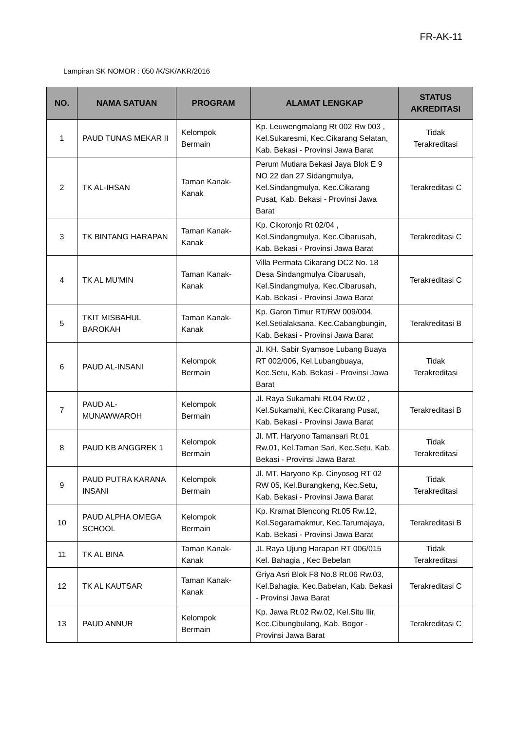FR-AK-11
Lampiran SK NOMOR : 050 /K/SK/AKR/2016
| NO. | NAMA SATUAN | PROGRAM | ALAMAT LENGKAP | STATUS AKREDITASI |
| --- | --- | --- | --- | --- |
| 1 | PAUD TUNAS MEKAR II | Kelompok Bermain | Kp. Leuwengmalang Rt 002 Rw 003 , Kel.Sukaresmi, Kec.Cikarang Selatan, Kab. Bekasi - Provinsi Jawa Barat | Tidak Terakreditasi |
| 2 | TK AL-IHSAN | Taman Kanak-Kanak | Perum Mutiara Bekasi Jaya Blok E 9 NO 22 dan 27 Sidangmulya, Kel.Sindangmulya, Kec.Cikarang Pusat, Kab. Bekasi - Provinsi Jawa Barat | Terakreditasi C |
| 3 | TK BINTANG HARAPAN | Taman Kanak-Kanak | Kp. Cikoronjo Rt 02/04 , Kel.Sindangmulya, Kec.Cibarusah, Kab. Bekasi - Provinsi Jawa Barat | Terakreditasi C |
| 4 | TK AL MU'MIN | Taman Kanak-Kanak | Villa Permata Cikarang DC2 No. 18 Desa Sindangmulya Cibarusah, Kel.Sindangmulya, Kec.Cibarusah, Kab. Bekasi - Provinsi Jawa Barat | Terakreditasi C |
| 5 | TKIT MISBAHUL BAROKAH | Taman Kanak-Kanak | Kp. Garon Timur RT/RW 009/004, Kel.Setialaksana, Kec.Cabangbungin, Kab. Bekasi - Provinsi Jawa Barat | Terakreditasi B |
| 6 | PAUD AL-INSANI | Kelompok Bermain | Jl. KH. Sabir Syamsoe Lubang Buaya RT 002/006, Kel.Lubangbuaya, Kec.Setu, Kab. Bekasi - Provinsi Jawa Barat | Tidak Terakreditasi |
| 7 | PAUD AL-MUNAWWAROH | Kelompok Bermain | Jl. Raya Sukamahi Rt.04 Rw.02 , Kel.Sukamahi, Kec.Cikarang Pusat, Kab. Bekasi - Provinsi Jawa Barat | Terakreditasi B |
| 8 | PAUD KB ANGGREK 1 | Kelompok Bermain | Jl. MT. Haryono Tamansari Rt.01 Rw.01, Kel.Taman Sari, Kec.Setu, Kab. Bekasi - Provinsi Jawa Barat | Tidak Terakreditasi |
| 9 | PAUD PUTRA KARANA INSANI | Kelompok Bermain | Jl. MT. Haryono Kp. Cinyosog RT 02 RW 05, Kel.Burangkeng, Kec.Setu, Kab. Bekasi - Provinsi Jawa Barat | Tidak Terakreditasi |
| 10 | PAUD ALPHA OMEGA SCHOOL | Kelompok Bermain | Kp. Kramat Blencong Rt.05 Rw.12, Kel.Segaramakmur, Kec.Tarumajaya, Kab. Bekasi - Provinsi Jawa Barat | Terakreditasi B |
| 11 | TK AL BINA | Taman Kanak-Kanak | JL Raya Ujung Harapan RT 006/015 Kel. Bahagia , Kec Bebelan | Tidak Terakreditasi |
| 12 | TK AL KAUTSAR | Taman Kanak-Kanak | Griya Asri Blok F8 No.8 Rt.06 Rw.03, Kel.Bahagia, Kec.Babelan, Kab. Bekasi - Provinsi Jawa Barat | Terakreditasi C |
| 13 | PAUD ANNUR | Kelompok Bermain | Kp. Jawa Rt.02 Rw.02, Kel.Situ Ilir, Kec.Cibungbulang, Kab. Bogor - Provinsi Jawa Barat | Terakreditasi C |